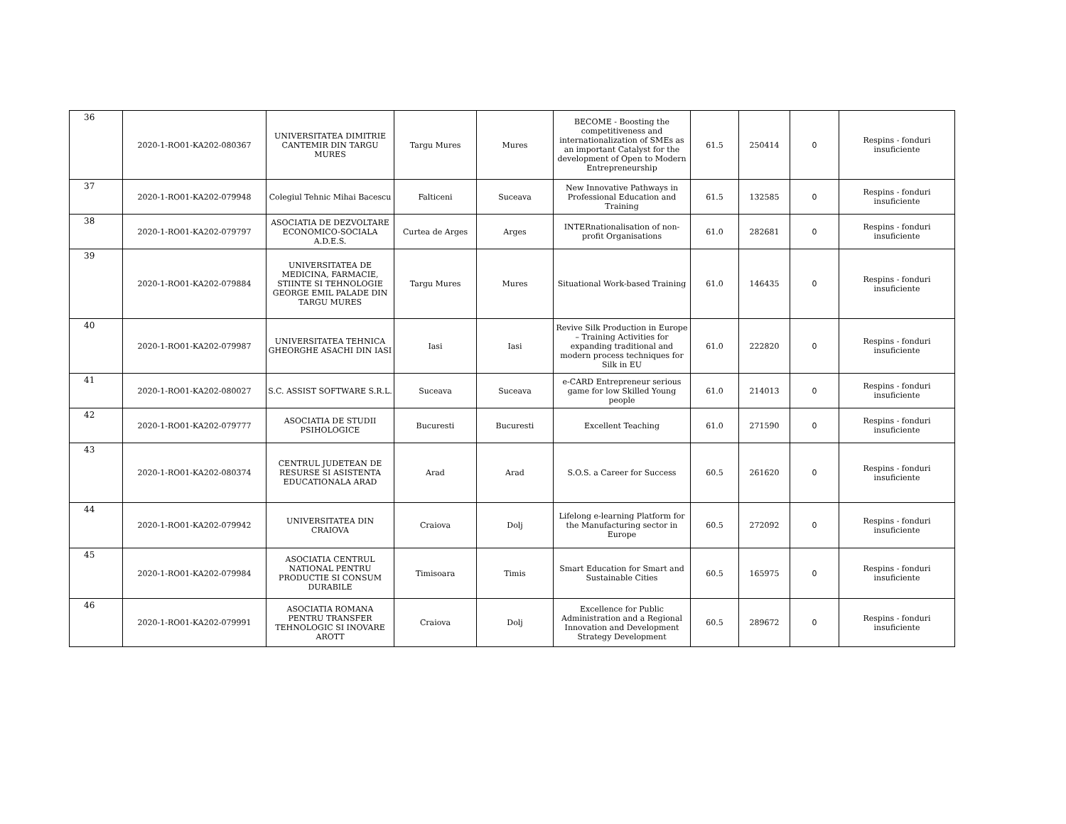| 36 | 2020-1-RO01-KA202-080367 | UNIVERSITATEA DIMITRIE CANTEMIR DIN TARGU MURES | Targu Mures | Mures | BECOME - Boosting the competitiveness and internationalization of SMEs as an important Catalyst for the development of Open to Modern Entrepreneurship | 61.5 | 250414 | 0 | Respins - fonduri insuficiente |
| 37 | 2020-1-RO01-KA202-079948 | Colegiul Tehnic Mihai Bacescu | Falticeni | Suceava | New Innovative Pathways in Professional Education and Training | 61.5 | 132585 | 0 | Respins - fonduri insuficiente |
| 38 | 2020-1-RO01-KA202-079797 | ASOCIATIA DE DEZVOLTARE ECONOMICO-SOCIALA A.D.E.S. | Curtea de Arges | Arges | INTERnationalisation of non-profit Organisations | 61.0 | 282681 | 0 | Respins - fonduri insuficiente |
| 39 | 2020-1-RO01-KA202-079884 | UNIVERSITATEA DE MEDICINA, FARMACIE, STIINTE SI TEHNOLOGIE GEORGE EMIL PALADE DIN TARGU MURES | Targu Mures | Mures | Situational Work-based Training | 61.0 | 146435 | 0 | Respins - fonduri insuficiente |
| 40 | 2020-1-RO01-KA202-079987 | UNIVERSITATEA TEHNICA GHEORGHE ASACHI DIN IASI | Iasi | Iasi | Revive Silk Production in Europe – Training Activities for expanding traditional and modern process techniques for Silk in EU | 61.0 | 222820 | 0 | Respins - fonduri insuficiente |
| 41 | 2020-1-RO01-KA202-080027 | S.C. ASSIST SOFTWARE S.R.L. | Suceava | Suceava | e-CARD Entrepreneur serious game for low Skilled Young people | 61.0 | 214013 | 0 | Respins - fonduri insuficiente |
| 42 | 2020-1-RO01-KA202-079777 | ASOCIATIA DE STUDII PSIHOLOGICE | Bucuresti | Bucuresti | Excellent Teaching | 61.0 | 271590 | 0 | Respins - fonduri insuficiente |
| 43 | 2020-1-RO01-KA202-080374 | CENTRUL JUDETEAN DE RESURSE SI ASISTENTA EDUCATIONALA ARAD | Arad | Arad | S.O.S. a Career for Success | 60.5 | 261620 | 0 | Respins - fonduri insuficiente |
| 44 | 2020-1-RO01-KA202-079942 | UNIVERSITATEA DIN CRAIOVA | Craiova | Dolj | Lifelong e-learning Platform for the Manufacturing sector in Europe | 60.5 | 272092 | 0 | Respins - fonduri insuficiente |
| 45 | 2020-1-RO01-KA202-079984 | ASOCIATIA CENTRUL NATIONAL PENTRU PRODUCTIE SI CONSUM DURABILE | Timisoara | Timis | Smart Education for Smart and Sustainable Cities | 60.5 | 165975 | 0 | Respins - fonduri insuficiente |
| 46 | 2020-1-RO01-KA202-079991 | ASOCIATIA ROMANA PENTRU TRANSFER TEHNOLOGIC SI INOVARE AROTT | Craiova | Dolj | Excellence for Public Administration and a Regional Innovation and Development Strategy Development | 60.5 | 289672 | 0 | Respins - fonduri insuficiente |